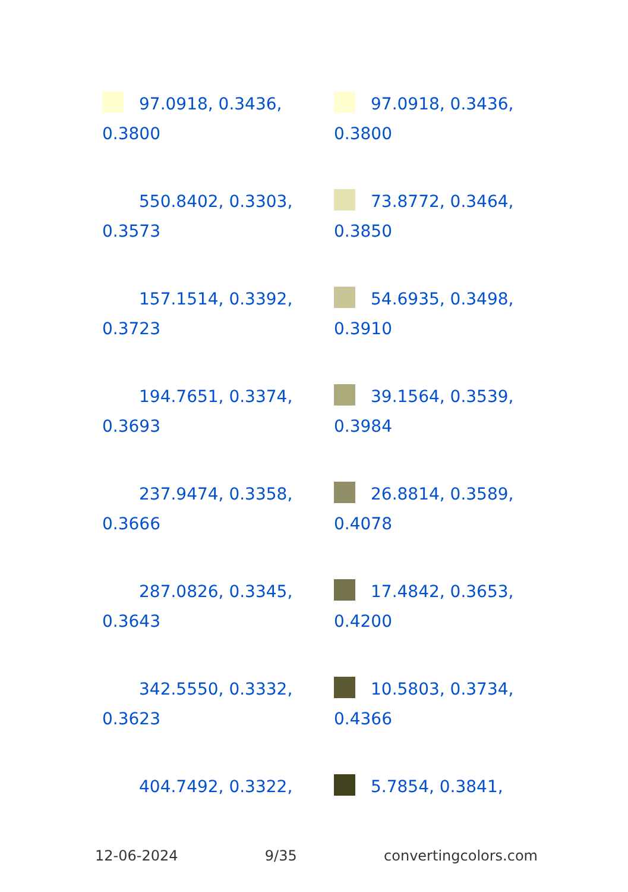97.0918, 0.3436, 0.3800
97.0918, 0.3436, 0.3800
550.8402, 0.3303, 0.3573
73.8772, 0.3464, 0.3850
157.1514, 0.3392, 0.3723
54.6935, 0.3498, 0.3910
194.7651, 0.3374, 0.3693
39.1564, 0.3539, 0.3984
237.9474, 0.3358, 0.3666
26.8814, 0.3589, 0.4078
287.0826, 0.3345, 0.3643
17.4842, 0.3653, 0.4200
342.5550, 0.3332, 0.3623
10.5803, 0.3734, 0.4366
404.7492, 0.3322,
5.7854, 0.3841,
12-06-2024 9/35 convertingcolors.com